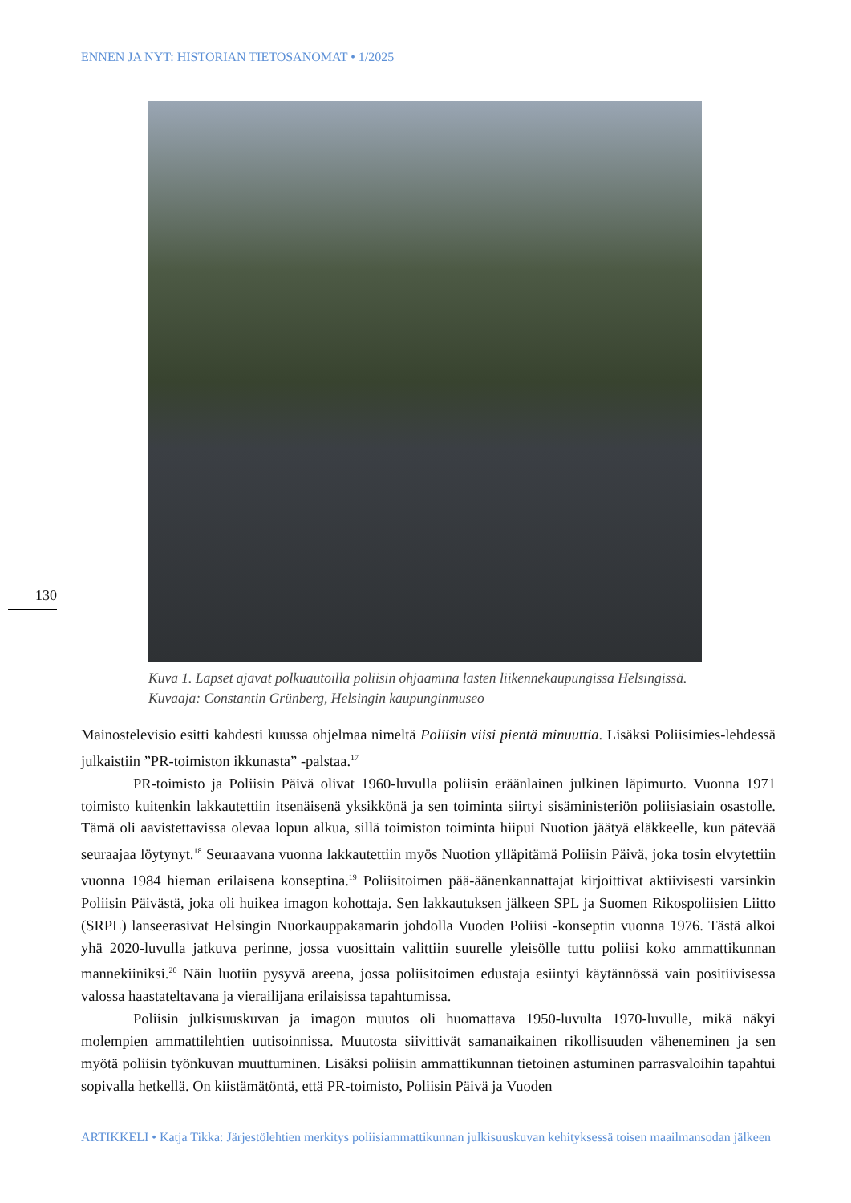ENNEN JA NYT: HISTORIAN TIETOSANOMAT • 1/2025
130
Kuva 1. Lapset ajavat polkuautoilla poliisin ohjaamina lasten liikennekaupungissa Helsingissä. Kuvaaja: Constantin Grünberg, Helsingin kaupunginmuseo
Mainostelevisio esitti kahdesti kuussa ohjelmaa nimeltä Poliisin viisi pientä minuuttia. Lisäksi Poliisimies-lehdessä julkaistiin ”PR-toimiston ikkunasta” -palstaa.<sup>17</sup>
PR-toimisto ja Poliisin Päivä olivat 1960-luvulla poliisin eräänlainen julkinen läpimurto. Vuonna 1971 toimisto kuitenkin lakkautettiin itsenäisenä yksikkönä ja sen toiminta siirtyi sisäministeriön poliisiasiain osastolle. Tämä oli aavistettavissa olevaa lopun alkua, sillä toimiston toiminta hiipui Nuotion jäätyä eläkkeelle, kun pätevää seuraajaa löytynyt.<sup>18</sup> Seuraavana vuonna lakkautettiin myös Nuotion ylläpitämä Poliisin Päivä, joka tosin elvytettiin vuonna 1984 hieman erilaisena konseptina.<sup>19</sup> Poliisitoimen pää-äänenkannattajat kirjoittivat aktiivisesti varsinkin Poliisin Päivästä, joka oli huikea imagon kohottaja. Sen lakkautuksen jälkeen SPL ja Suomen Rikospoliisien Liitto (SRPL) lanseerasivat Helsingin Nuorkauppakamarin johdolla Vuoden Poliisi -konseptin vuonna 1976. Tästä alkoi yhä 2020-luvulla jatkuva perinne, jossa vuosittain valittiin suurelle yleisölle tuttu poliisi koko ammattikunnan mannekiiniksi.<sup>20</sup> Näin luotiin pysyvä areena, jossa poliisitoimen edustaja esiintyi käytännössä vain positiivisessa valossa haastateltavana ja vierailijana erilaisissa tapahtumissa.
Poliisin julkisuuskuvan ja imagon muutos oli huomattava 1950-luvulta 1970-luvulle, mikä näkyi molempien ammattilehtien uutisoinnissa. Muutosta siivittivät samanaikainen rikollisuuden väheneminen ja sen myötä poliisin työnkuvan muuttuminen. Lisäksi poliisin ammattikunnan tietoinen astuminen parrasvaloihin tapahtui sopivalla hetkellä. On kiistämätöntä, että PR-toimisto, Poliisin Päivä ja Vuoden
ARTIKKELI • Katja Tikka: Järjestölehtien merkitys poliisiammattikunnan julkisuuskuvan kehityksessä toisen maailmansodan jälkeen